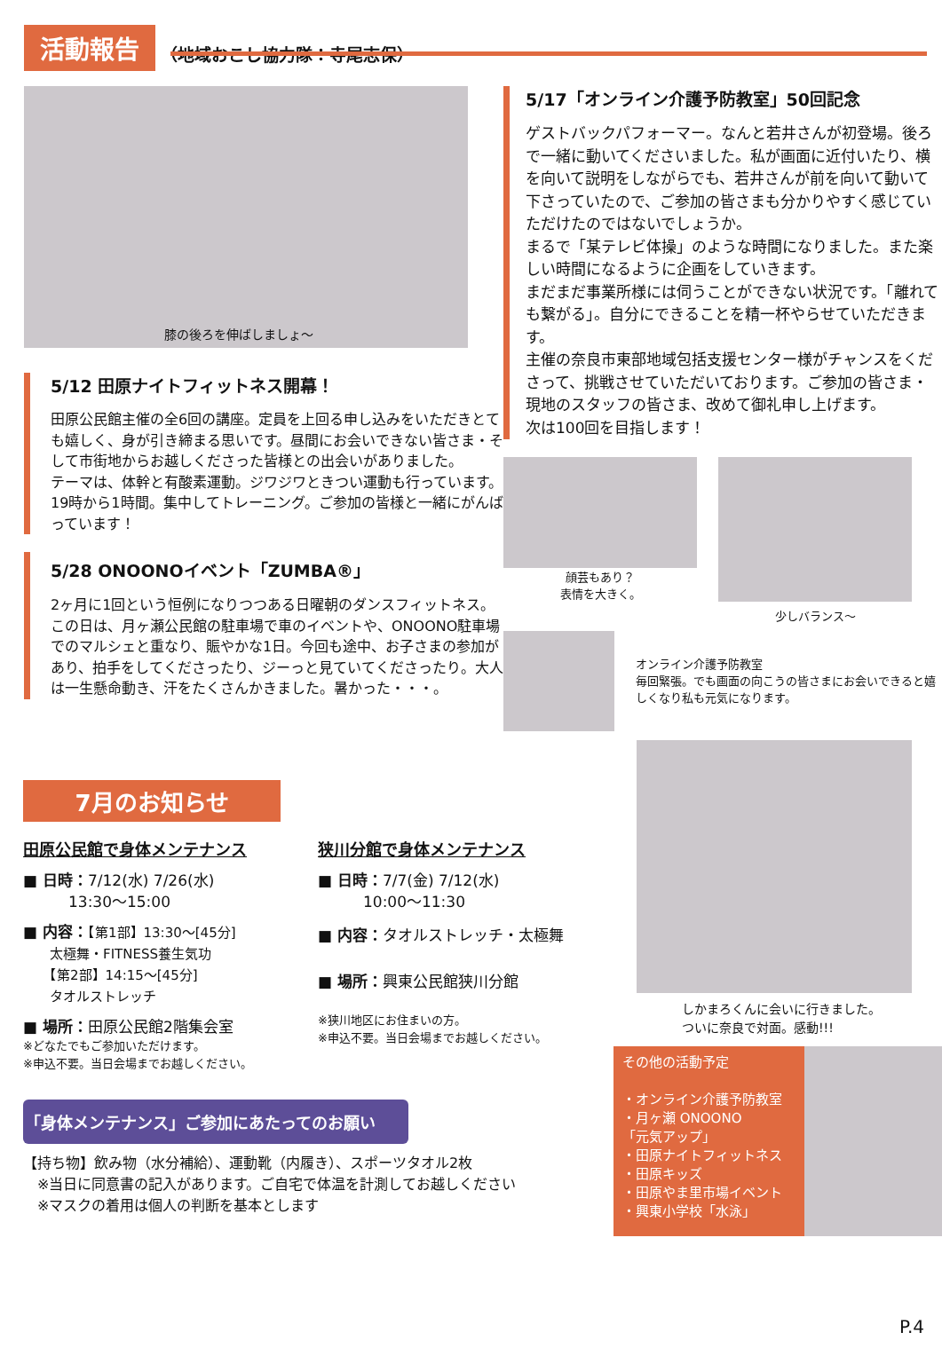活動報告
（地域おこし協力隊：寺尾志保）
膝の後ろを伸ばしましょ～
5/12 田原ナイトフィットネス開幕！
田原公民館主催の全6回の講座。定員を上回る申し込みをいただきとても嬉しく、身が引き締まる思いです。昼間にお会いできない皆さま・そして市街地からお越しくださった皆様との出会いがありました。
テーマは、体幹と有酸素運動。ジワジワときつい運動も行っています。19時から1時間。集中してトレーニング。ご参加の皆様と一緒にがんばっています！
5/28 ONOONOイベント「ZUMBA®」
2ヶ月に1回という恒例になりつつある日曜朝のダンスフィットネス。この日は、月ヶ瀬公民館の駐車場で車のイベントや、ONOONO駐車場でのマルシェと重なり、賑やかな1日。今回も途中、お子さまの参加があり、拍手をしてくださったり、ジーっと見ていてくださったり。大人は一生懸命動き、汗をたくさんかきました。暑かった・・・。
5/17「オンライン介護予防教室」50回記念
ゲストバックパフォーマー。なんと若井さんが初登場。後ろで一緒に動いてくださいました。私が画面に近付いたり、横を向いて説明をしながらでも、若井さんが前を向いて動いて下さっていたので、ご参加の皆さまも分かりやすく感じていただけたのではないでしょうか。
まるで「某テレビ体操」のような時間になりました。また楽しい時間になるように企画をしていきます。
まだまだ事業所様には伺うことができない状況です。「離れても繋がる」。自分にできることを精一杯やらせていただきます。
主催の奈良市東部地域包括支援センター様がチャンスをくださって、挑戦させていただいております。ご参加の皆さま・現地のスタッフの皆さま、改めて御礼申し上げます。
次は100回を目指します！
顔芸もあり？
表情を大きく。
少しバランス～
オンライン介護予防教室
毎回緊張。でも画面の向こうの皆さまにお会いできると嬉しくなり私も元気になります。
7月のお知らせ
田原公民館で身体メンテナンス
■ 日時：7/12(水) 7/26(水)
　　　13:30～15:00
■ 内容：【第1部】13:30～[45分]
　　太極舞・FITNESS養生気功
　　【第2部】14:15～[45分]
　　タオルストレッチ
■ 場所：田原公民館2階集会室
※どなたでもご参加いただけます。
※申込不要。当日会場までお越しください。
狭川分館で身体メンテナンス
■ 日時：7/7(金) 7/12(水)
　　　10:00～11:30
■ 内容：タオルストレッチ・太極舞
■ 場所：興東公民館狭川分館
※狭川地区にお住まいの方。
※申込不要。当日会場までお越しください。
「身体メンテナンス」ご参加にあたってのお願い
【持ち物】飲み物（水分補給）、運動靴（内履き）、スポーツタオル2枚
　※当日に同意書の記入があります。ご自宅で体温を計測してお越しください
　※マスクの着用は個人の判断を基本とします
しかまろくんに会いに行きました。
ついに奈良で対面。感動!!!
その他の活動予定
・オンライン介護予防教室
・月ヶ瀬 ONOONO
「元気アップ」
・田原ナイトフィットネス
・田原キッズ
・田原やま里市場イベント
・興東小学校「水泳」
P.4